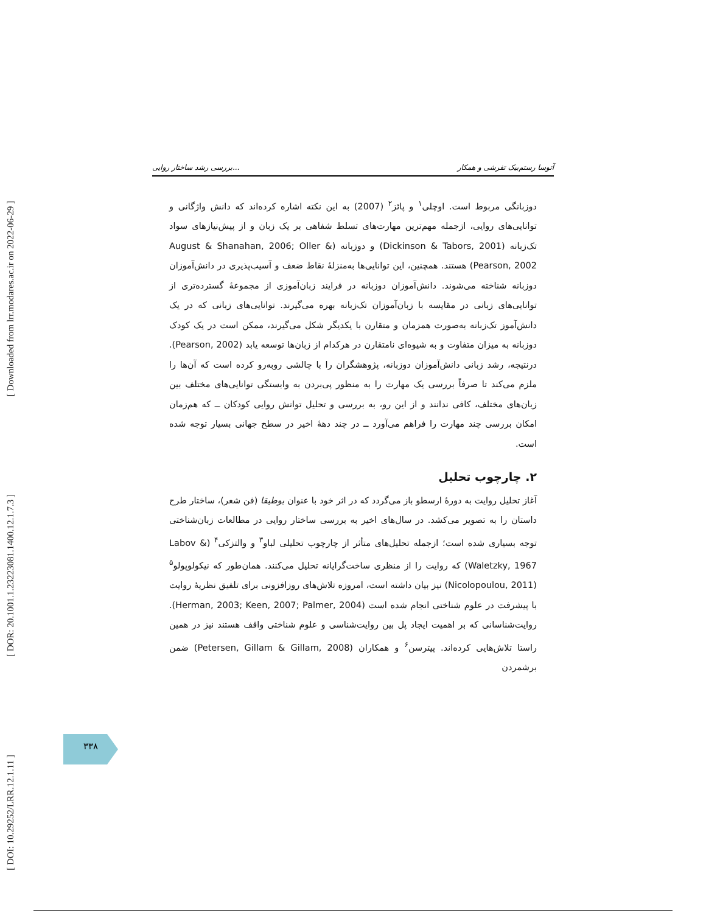[ Downloaded from lrr.modares.ac.ir on 2022-06-29 ]
[ DOR: 20.1001.1.23223081.1400.12.1.7.3 ]
[ DOI: 10.29252/LRR.12.1.11 ]
بررسی رشد ساختار روایی... آتوسا رستم‌بیک تفرشی و همکار
دوزبانگی مربوط است. اوچلی<sup>۱</sup> و پائز<sup>۲</sup> (2007) به این نکته اشاره کرده‌اند که دانش واژگانی و توانایی‌های روایی، ازجمله مهم‌ترین مهارت‌های تسلط شفاهی بر یک زبان و از پیش‌نیازهای سواد تک‌زبانه (Dickinson & Tabors, 2001) و دوزبانه (August & Shanahan, 2006; Oller & Pearson, 2002) هستند. همچنین، این توانایی‌ها به‌منزلهٔ نقاط ضعف و آسیب‌پذیری در دانش‌آموزان دوزبانه شناخته می‌شوند. دانش‌آموزان دوزبانه در فرایند زبان‌آموزی از مجموعهٔ گسترده‌تری از توانایی‌های زبانی در مقایسه با زبان‌آموزان تک‌زبانه بهره می‌گیرند. توانایی‌های زبانی که در یک دانش‌آموز تک‌زبانه به‌صورت همزمان و متقارن با یکدیگر شکل می‌گیرند، ممکن است در یک کودک دوزبانه به میزان متفاوت و به شیوه‌ای نامتقارن در هرکدام از زبان‌ها توسعه یابد (Pearson, 2002). درنتیجه، رشد زبانی دانش‌آموزان دوزبانه، پژوهشگران را با چالشی روبه‌رو کرده است که آن‌ها را ملزم می‌کند تا صرفاً بررسی یک مهارت را به منظور پی‌بردن به وابستگی توانایی‌های مختلف بین زبان‌های مختلف، کافی ندانند و از این رو، به بررسی و تحلیل توانش روایی کودکان ــ که هم‌زمان امکان بررسی چند مهارت را فراهم می‌آورد ــ در چند دههٔ اخیر در سطح جهانی بسیار توجه شده است.
۲. چارچوب تحلیل
آغاز تحلیل روایت به دورهٔ ارسطو باز می‌گردد که در اثر خود با عنوان بوطیقا (فن شعر)، ساختار طرح داستان را به تصویر می‌کشد. در سال‌های اخیر به بررسی ساختار روایی در مطالعات زبان‌شناختی توجه بسیاری شده است؛ ازجمله تحلیل‌های متأثر از چارچوب تحلیلی لباو<sup>۳</sup> و والتزکی<sup>۴</sup> (Labov & Waletzky, 1967) که روایت را از منظری ساخت‌گرایانه تحلیل می‌کنند. همان‌طور که نیکولوپولو<sup>۵</sup> (Nicolopoulou, 2011) نیز بیان داشته است، امروزه تلاش‌های روزافزونی برای تلفیق نظریهٔ روایت با پیشرفت در علوم شناختی انجام شده است (Herman, 2003; Keen, 2007; Palmer, 2004). روایت‌شناسانی که بر اهمیت ایجاد پل بین روایت‌شناسی و علوم شناختی واقف هستند نیز در همین راستا تلاش‌هایی کرده‌اند. پیترسن<sup>۶</sup> و همکاران (Petersen, Gillam & Gillam, 2008) ضمن برشمردن
۳۳۸